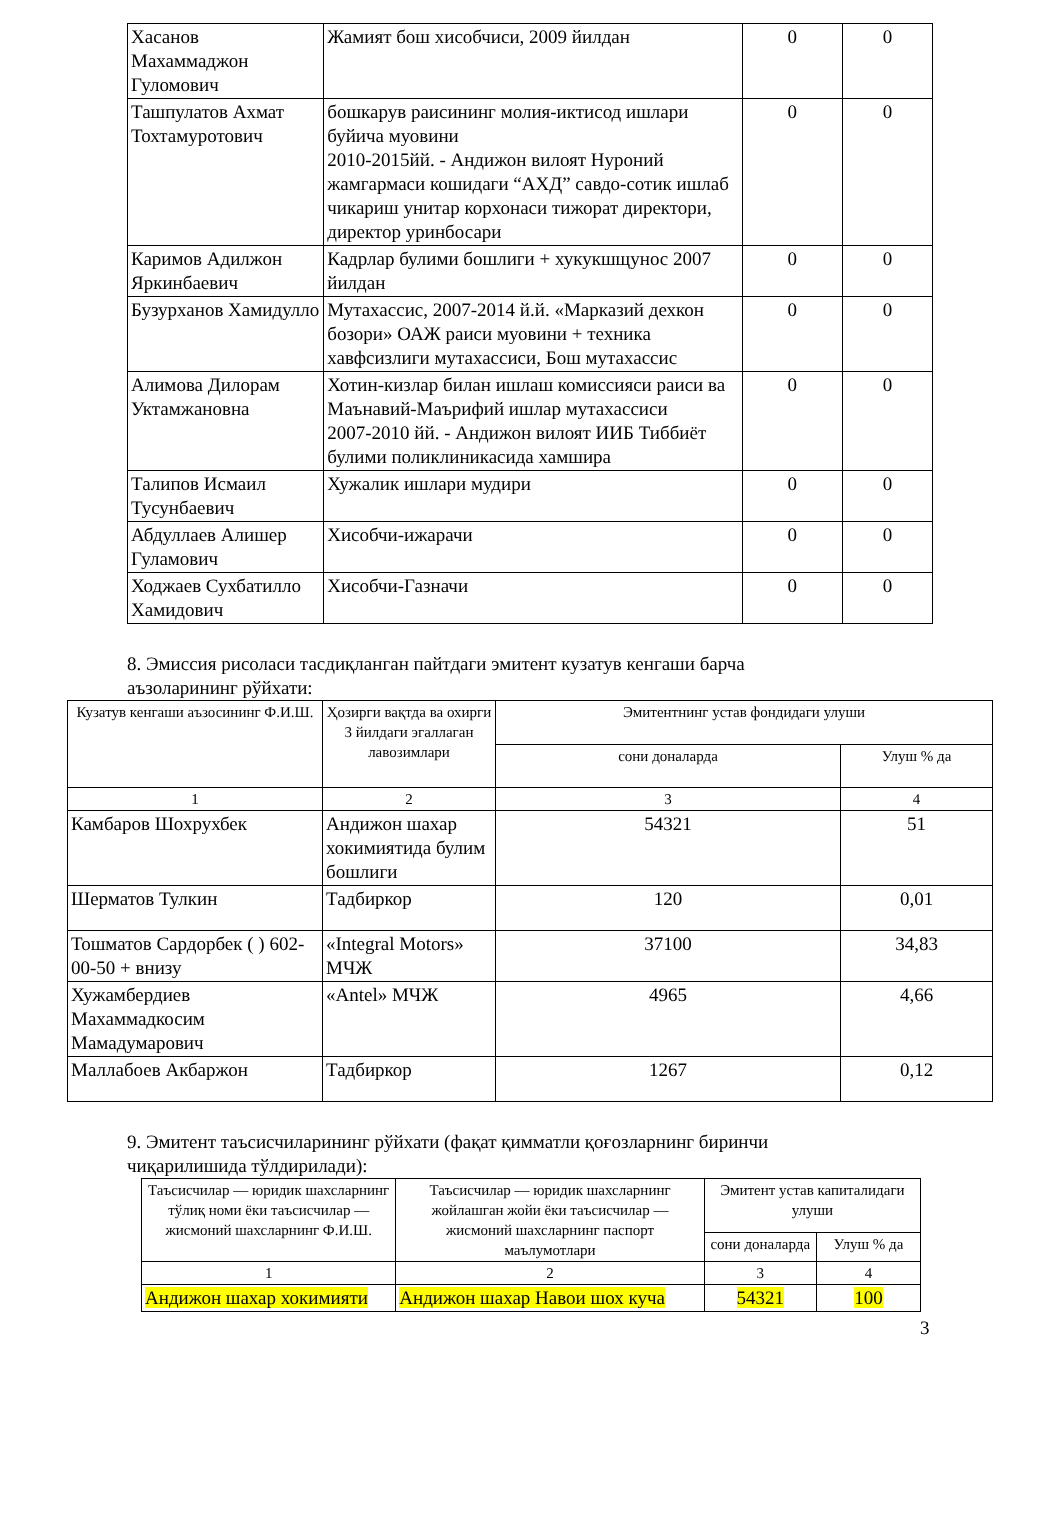| Хасанов Махаммаджон Гуломович | Жамият бош хисобчиси, 2009 йилдан | 0 | 0 |
| Ташпулатов Ахмат Тохтамуротович | бошкарув раисининг молия-иктисод ишлари буйича муовини 2010-2015йй. - Андижон вилоят Нуроний жамгармаси кошидаги “АХД” савдо-сотик ишлаб чикариш унитар корхонаси тижорат директори, директор уринбосари | 0 | 0 |
| Каримов Адилжон Яркинбаевич | Кадрлар булими бошлиги + хукукшщунос 2007 йилдан | 0 | 0 |
| Бузурханов Хамидулло | Мутахассис, 2007-2014 й.й. «Марказий дехкон бозори» ОАЖ раиси муовини + техника хавфсизлиги мутахассиси, Бош мутахассис | 0 | 0 |
| Алимова Дилорам Уктамжановна | Хотин-кизлар билан ишлаш комиссияси раиси ва Маънавий-Маърифий ишлар мутахассиси 2007-2010 йй. - Андижон вилоят ИИБ Тиббиёт булими поликлиникасида хамшира | 0 | 0 |
| Талипов Исмаил Тусунбаевич | Хужалик ишлари мудири | 0 | 0 |
| Абдуллаев Алишер Гуламович | Хисобчи-ижарачи | 0 | 0 |
| Ходжаев Сухбатилло Хамидович | Хисобчи-Газначи | 0 | 0 |
8. Эмиссия рисоласи тасдиқланган пайтдаги эмитент кузатув кенгаши барча аъзоларининг рўйхати:
| Кузатув кенгаши аъзосининг Ф.И.Ш. | Ҳозирги вақтда ва охирги 3 йилдаги эгаллаган лавозимлари | Эмитентнинг устав фондидаги улуши | |
| --- | --- | --- | --- |
| | | сони доналарда | Улуш % да |
| 1 | 2 | 3 | 4 |
| Камбаров Шохрухбек | Андижон шахар хокимиятида булим бошлиги | 54321 | 51 |
| Шерматов Тулкин | Тадбиркор | 120 | 0,01 |
| Тошматов Сардорбек ( ) 602-00-50 + внизу | «Integral Motors» МЧЖ | 37100 | 34,83 |
| Хужамбердиев Махаммадкосим Мамадумарович | «Antel» МЧЖ | 4965 | 4,66 |
| Маллабоев Акбаржон | Тадбиркор | 1267 | 0,12 |
9. Эмитент таъсисчиларининг рўйхати (фақат қимматли қоғозларнинг биринчи чиқарилишида тўлдирилади):
| Таъсисчилар — юридик шахсларнинг тўлиқ номи ёки таъсисчилар — жисмоний шахсларнинг Ф.И.Ш. | Таъсисчилар — юридик шахсларнинг жойлашган жойи ёки таъсисчилар — жисмоний шахсларнинг паспорт маълумотлари | Эмитент устав капиталидаги улуши | |
| --- | --- | --- | --- |
| | | сони доналарда | Улуш % да |
| 1 | 2 | 3 | 4 |
| Андижон шахар хокимияти | Андижон шахар Навои шох куча | 54321 | 100 |
3